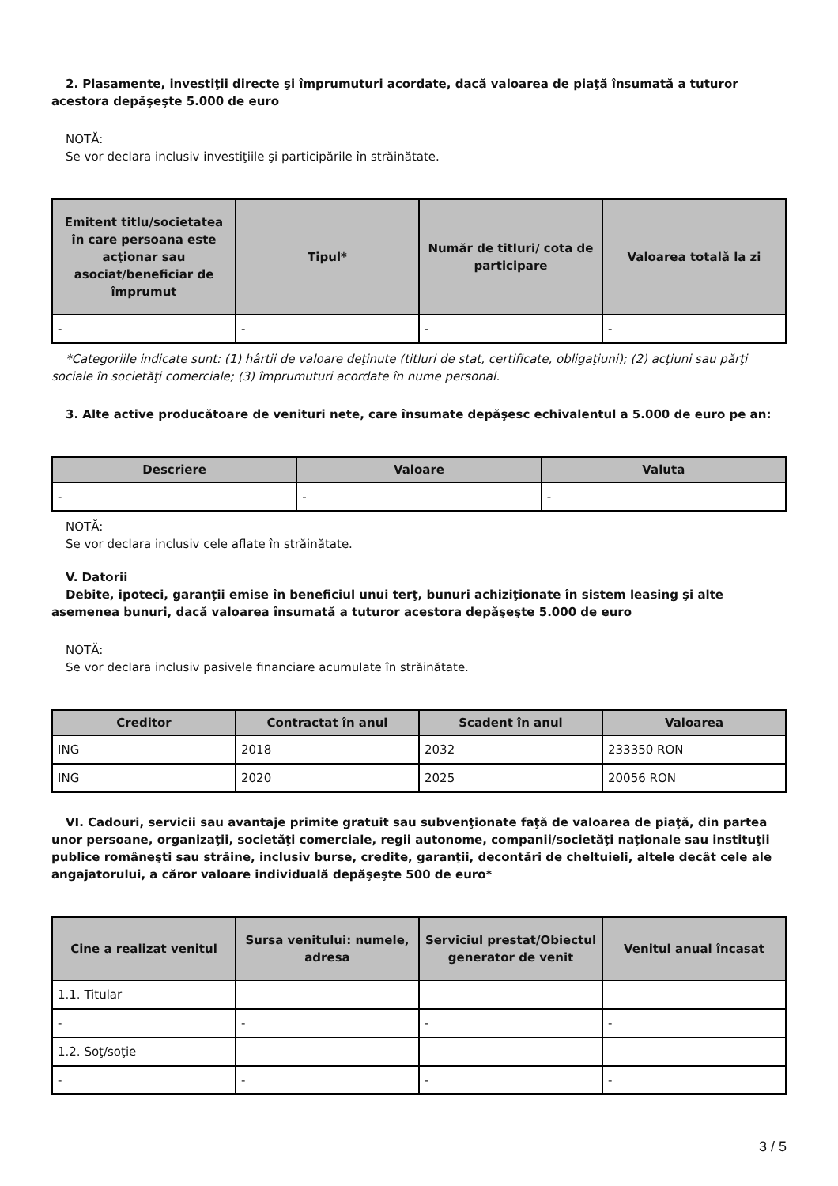2. Plasamente, investiţii directe şi împrumuturi acordate, dacă valoarea de piaţă însumată a tuturor acestora depăşeşte 5.000 de euro
NOTĂ:
Se vor declara inclusiv investiţiile şi participările în străinătate.
| Emitent titlu/societatea în care persoana este acţionar sau asociat/beneficiar de împrumut | Tipul* | Număr de titluri/ cota de participare | Valoarea totală la zi |
| --- | --- | --- | --- |
| - | - | - | - |
*Categoriile indicate sunt: (1) hârtii de valoare deţinute (titluri de stat, certificate, obligaţiuni); (2) acţiuni sau părţi sociale în societăţi comerciale; (3) împrumuturi acordate în nume personal.
3. Alte active producătoare de venituri nete, care însumate depăşesc echivalentul a 5.000 de euro pe an:
| Descriere | Valoare | Valuta |
| --- | --- | --- |
| - | - | - |
NOTĂ:
Se vor declara inclusiv cele aflate în străinătate.
V. Datorii
Debite, ipoteci, garanţii emise în beneficiul unui terţ, bunuri achiziţionate în sistem leasing şi alte asemenea bunuri, dacă valoarea însumată a tuturor acestora depăşeşte 5.000 de euro
NOTĂ:
Se vor declara inclusiv pasivele financiare acumulate în străinătate.
| Creditor | Contractat în anul | Scadent în anul | Valoarea |
| --- | --- | --- | --- |
| ING | 2018 | 2032 | 233350 RON |
| ING | 2020 | 2025 | 20056 RON |
VI. Cadouri, servicii sau avantaje primite gratuit sau subvenţionate faţă de valoarea de piaţă, din partea unor persoane, organizaţii, societăţi comerciale, regii autonome, companii/societăţi naţionale sau instituţii publice româneşti sau străine, inclusiv burse, credite, garanţii, decontări de cheltuieli, altele decât cele ale angajatorului, a căror valoare individuală depăşeşte 500 de euro*
| Cine a realizat venitul | Sursa venitului: numele, adresa | Serviciul prestat/Obiectul generator de venit | Venitul anual încasat |
| --- | --- | --- | --- |
| 1.1. Titular | | | |
| - | - | - | - |
| 1.2. Soţ/soţie | | | |
| - | - | - | - |
3 / 5